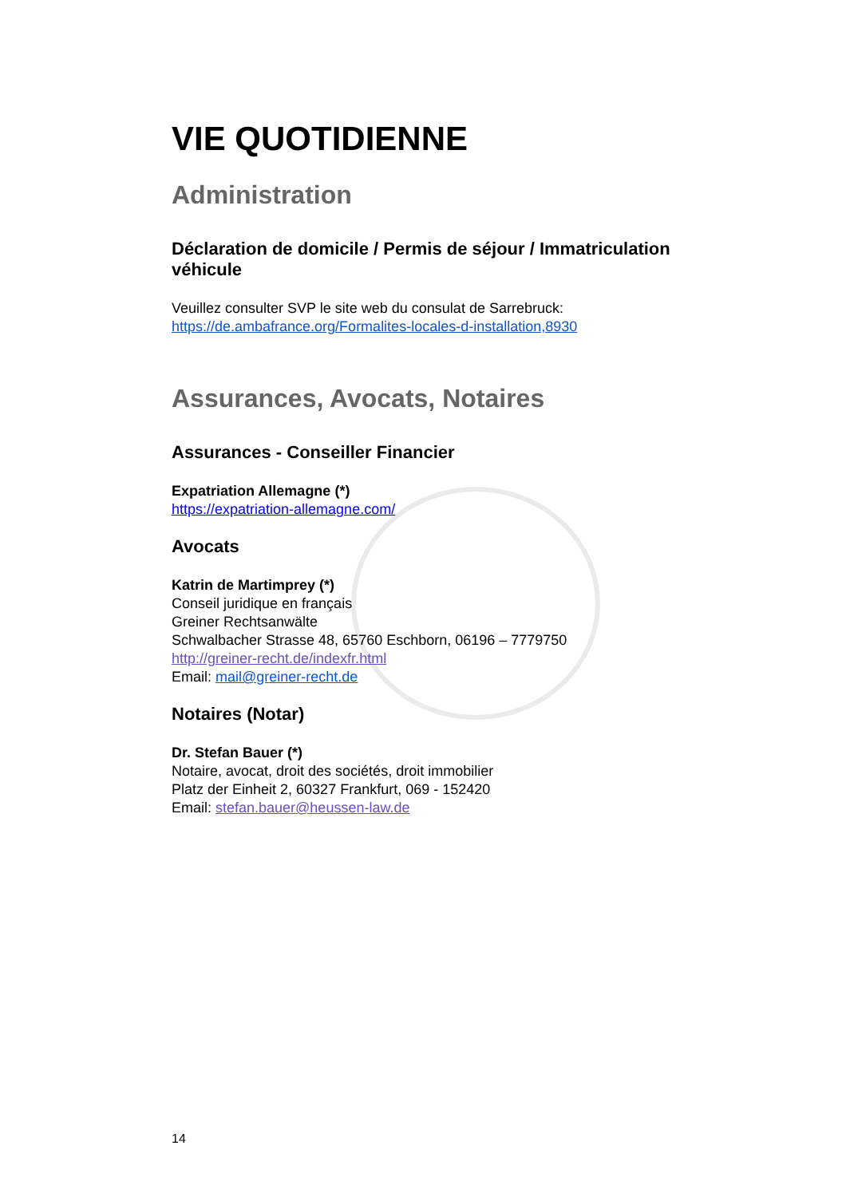VIE QUOTIDIENNE
Administration
Déclaration de domicile / Permis de séjour / Immatriculation véhicule
Veuillez consulter SVP le site web du consulat de Sarrebruck:
https://de.ambafrance.org/Formalites-locales-d-installation,8930
Assurances, Avocats, Notaires
Assurances - Conseiller Financier
Expatriation Allemagne (*)
https://expatriation-allemagne.com/
Avocats
Katrin de Martimprey (*)
Conseil juridique en français
Greiner Rechtsanwälte
Schwalbacher Strasse 48, 65760 Eschborn, 06196 – 7779750
http://greiner-recht.de/indexfr.html
Email: mail@greiner-recht.de
Notaires (Notar)
Dr. Stefan Bauer (*)
Notaire, avocat, droit des sociétés, droit immobilier
Platz der Einheit 2, 60327 Frankfurt, 069 - 152420
Email: stefan.bauer@heussen-law.de
14